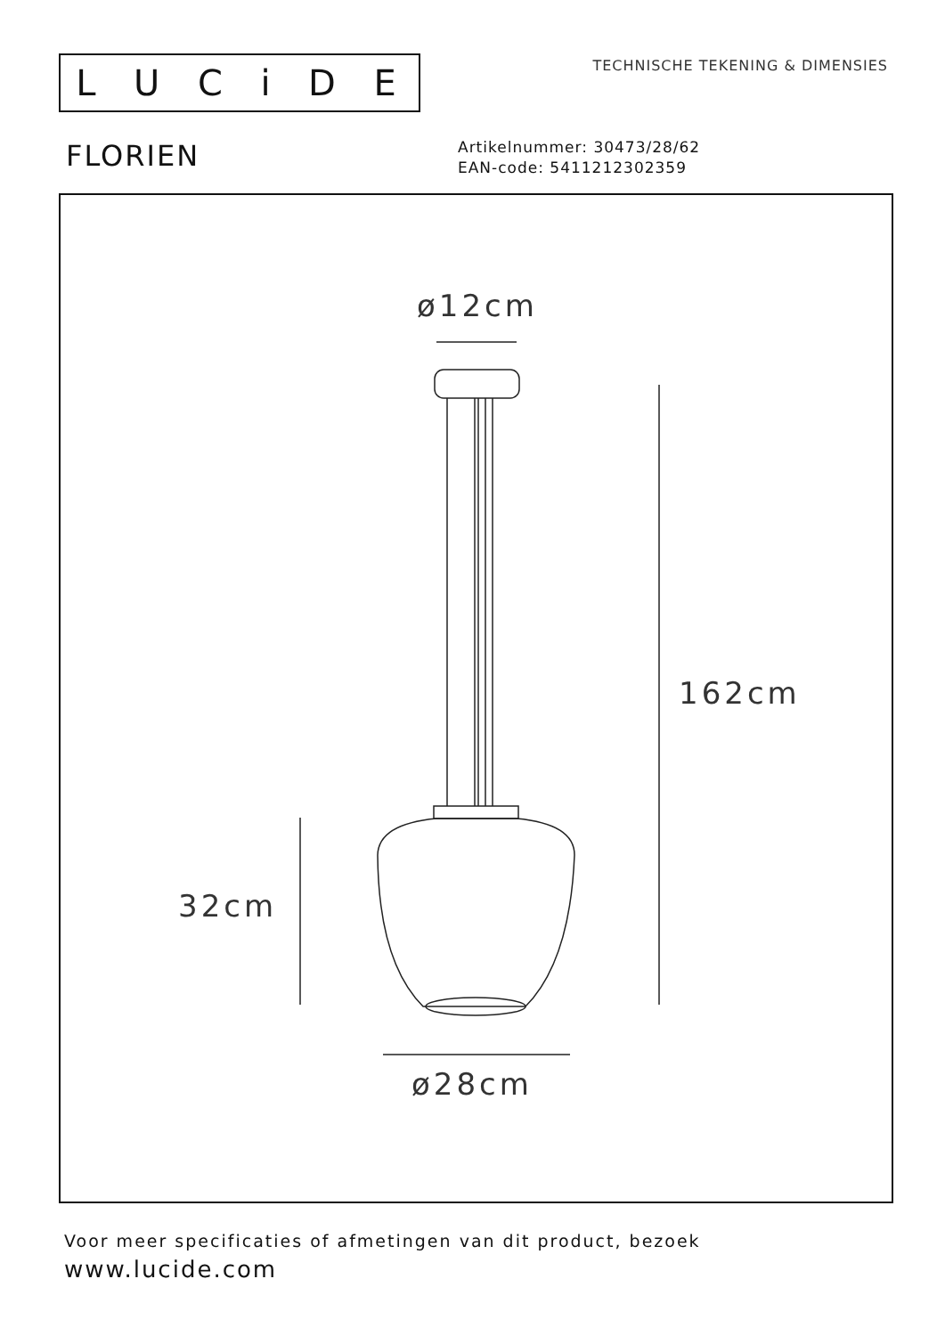LUCiDE
TECHNISCHE TEKENING & DIMENSIES
FLORIEN
Artikelnummer: 30473/28/62
EAN-code: 5411212302359
ø12cm
162cm
32cm
ø28cm
Voor meer specificaties of afmetingen van dit product, bezoek
www.lucide.com